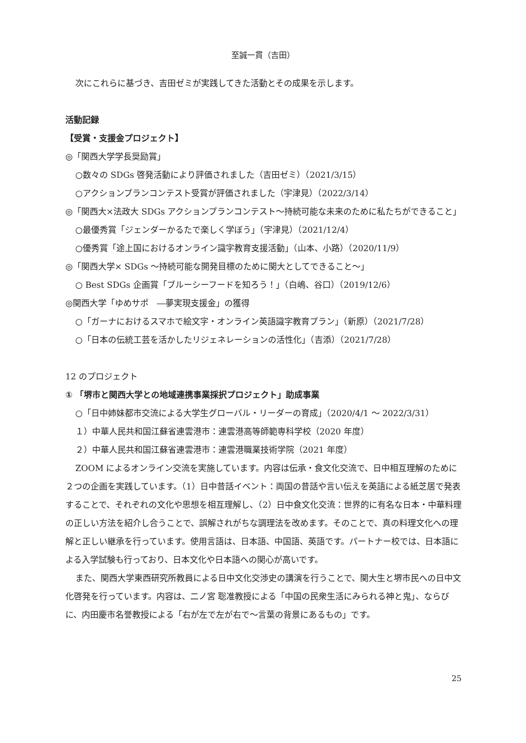至誠一貫（吉田）
次にこれらに基づき、吉田ゼミが実践してきた活動とその成果を示します。
活動記録
【受賞・支援金プロジェクト】
◎「関西大学学長奨励賞」
○数々の SDGs 啓発活動により評価されました（吉田ゼミ）（2021/3/15）
○アクションプランコンテスト受賞が評価されました（宇津見）（2022/3/14）
◎「関西大×法政大 SDGs アクションプランコンテスト～持続可能な未来のために私たちができること」
○最優秀賞「ジェンダーかるたで楽しく学ぼう」（宇津見）（2021/12/4）
○優秀賞「途上国におけるオンライン識字教育支援活動」（山本、小路）（2020/11/9）
◎「関西大学× SDGs ～持続可能な開発目標のために関大としてできること～」
○ Best SDGs 企画賞「ブルーシーフードを知ろう！」（白嶋、谷口）（2019/12/6）
◎関西大学「ゆめサポ　―夢実現支援金」の獲得
○「ガーナにおけるスマホで絵文字・オンライン英語識字教育プラン」（新原）（2021/7/28）
○「日本の伝統工芸を活かしたリジェネレーションの活性化」（吉添）（2021/7/28）
12 のプロジェクト
① 「堺市と関西大学との地域連携事業採択プロジェクト」助成事業
○「日中姉妹都市交流による大学生グローバル・リーダーの育成」（2020/4/1 ～ 2022/3/31）
１）中華人民共和国江蘇省連雲港市：連雲港高等師範専科学校（2020 年度）
２）中華人民共和国江蘇省連雲港市：連雲港職業技術学院（2021 年度）
ZOOM によるオンライン交流を実施しています。内容は伝承・食文化交流で、日中相互理解のために２つの企画を実践しています。（1）日中昔話イベント：両国の昔話や言い伝えを英語による紙芝居で発表することで、それぞれの文化や思想を相互理解し、（2）日中食文化交流：世界的に有名な日本・中華料理の正しい方法を紹介し合うことで、誤解されがちな調理法を改めます。そのことで、真の料理文化への理解と正しい継承を行っています。使用言語は、日本語、中国語、英語です。パートナー校では、日本語による入学試験も行っており、日本文化や日本語への関心が高いです。
また、関西大学東西研究所教員による日中文化交渉史の講演を行うことで、関大生と堺市民への日中文化啓発を行っています。内容は、二ノ宮 聡准教授による「中国の民衆生活にみられる神と鬼」、ならびに、内田慶市名誉教授による「右が左で左が右で～言葉の背景にあるもの」です。
25